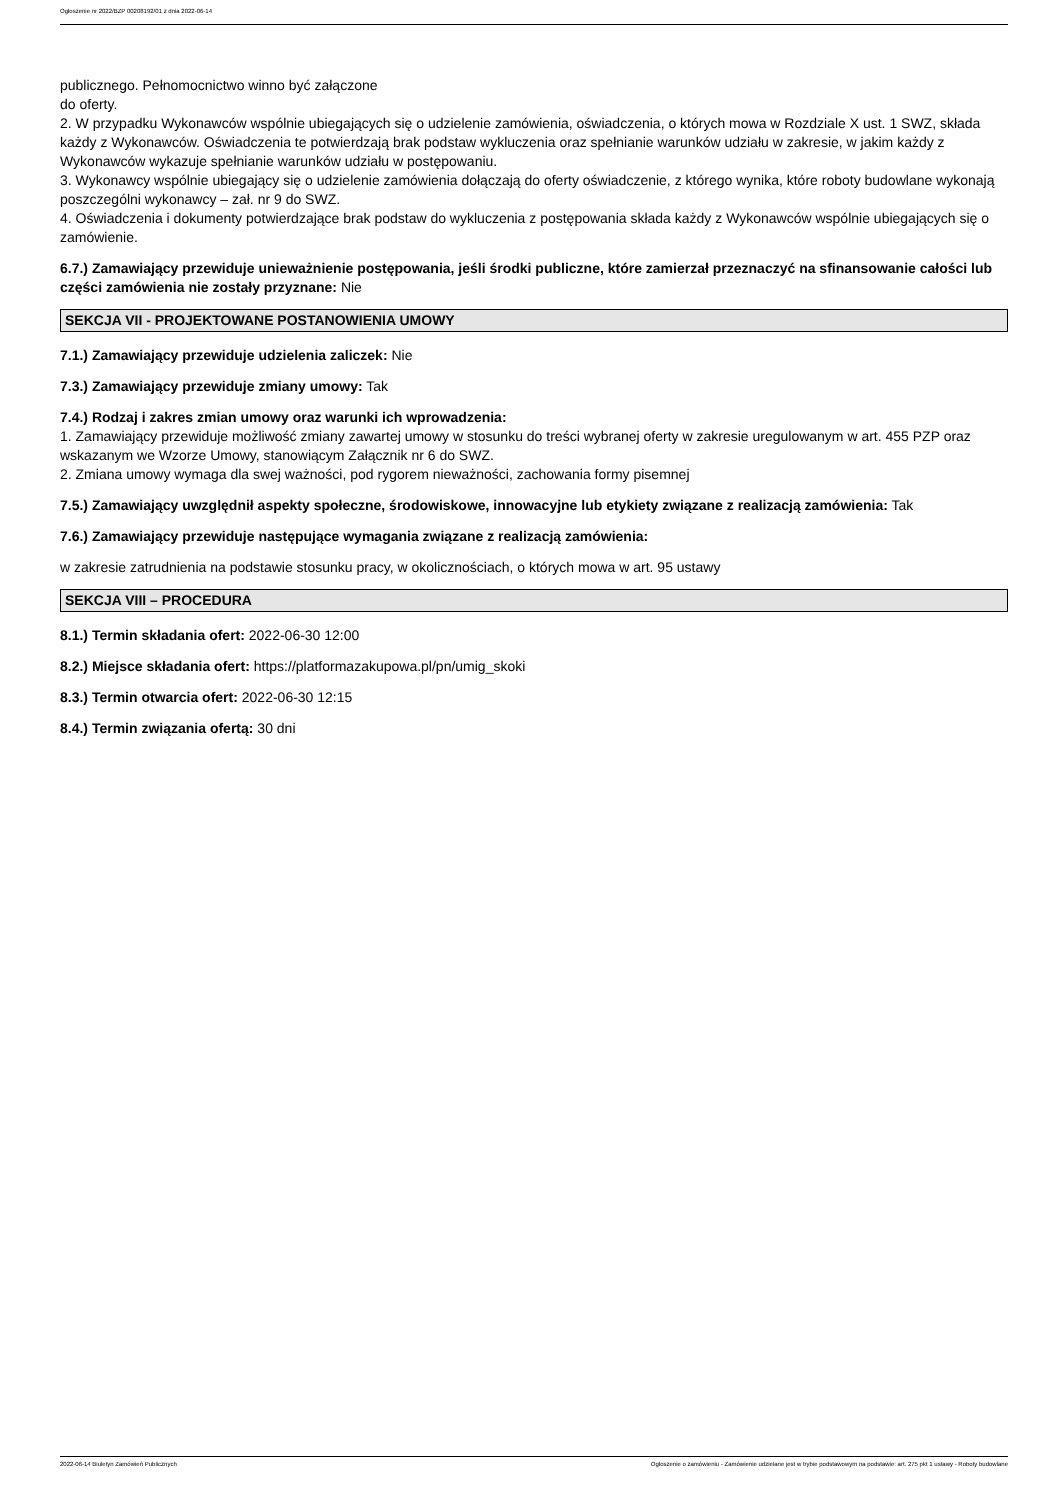Ogłoszenie nr 2022/BZP 00208192/01 z dnia 2022-06-14
publicznego. Pełnomocnictwo winno być załączone
do oferty.
2. W przypadku Wykonawców wspólnie ubiegających się o udzielenie zamówienia, oświadczenia, o których mowa w Rozdziale X ust. 1 SWZ, składa każdy z Wykonawców. Oświadczenia te potwierdzają brak podstaw wykluczenia oraz spełnianie warunków udziału w zakresie, w jakim każdy z Wykonawców wykazuje spełnianie warunków udziału w postępowaniu.
3. Wykonawcy wspólnie ubiegający się o udzielenie zamówienia dołączają do oferty oświadczenie, z którego wynika, które roboty budowlane wykonają poszczególni wykonawcy – zał. nr 9 do SWZ.
4. Oświadczenia i dokumenty potwierdzające brak podstaw do wykluczenia z postępowania składa każdy z Wykonawców wspólnie ubiegających się o zamówienie.
6.7.) Zamawiający przewiduje unieważnienie postępowania, jeśli środki publiczne, które zamierzał przeznaczyć na sfinansowanie całości lub części zamówienia nie zostały przyznane: Nie
SEKCJA VII - PROJEKTOWANE POSTANOWIENIA UMOWY
7.1.) Zamawiający przewiduje udzielenia zaliczek: Nie
7.3.) Zamawiający przewiduje zmiany umowy: Tak
7.4.) Rodzaj i zakres zmian umowy oraz warunki ich wprowadzenia:
1. Zamawiający przewiduje możliwość zmiany zawartej umowy w stosunku do treści wybranej oferty w zakresie uregulowanym w art. 455 PZP oraz wskazanym we Wzorze Umowy, stanowiącym Załącznik nr 6 do SWZ.
2. Zmiana umowy wymaga dla swej ważności, pod rygorem nieważności, zachowania formy pisemnej
7.5.) Zamawiający uwzględnił aspekty społeczne, środowiskowe, innowacyjne lub etykiety związane z realizacją zamówienia: Tak
7.6.) Zamawiający przewiduje następujące wymagania związane z realizacją zamówienia:
w zakresie zatrudnienia na podstawie stosunku pracy, w okolicznościach, o których mowa w art. 95 ustawy
SEKCJA VIII – PROCEDURA
8.1.) Termin składania ofert: 2022-06-30 12:00
8.2.) Miejsce składania ofert: https://platformazakupowa.pl/pn/umig_skoki
8.3.) Termin otwarcia ofert: 2022-06-30 12:15
8.4.) Termin związania ofertą: 30 dni
2022-06-14 Biuletyn Zamówień Publicznych Ogłoszenie o zamówieniu - Zamówienie udzielane jest w trybie podstawowym na podstawie: art. 275 pkt 1 ustawy - Roboty budowlane